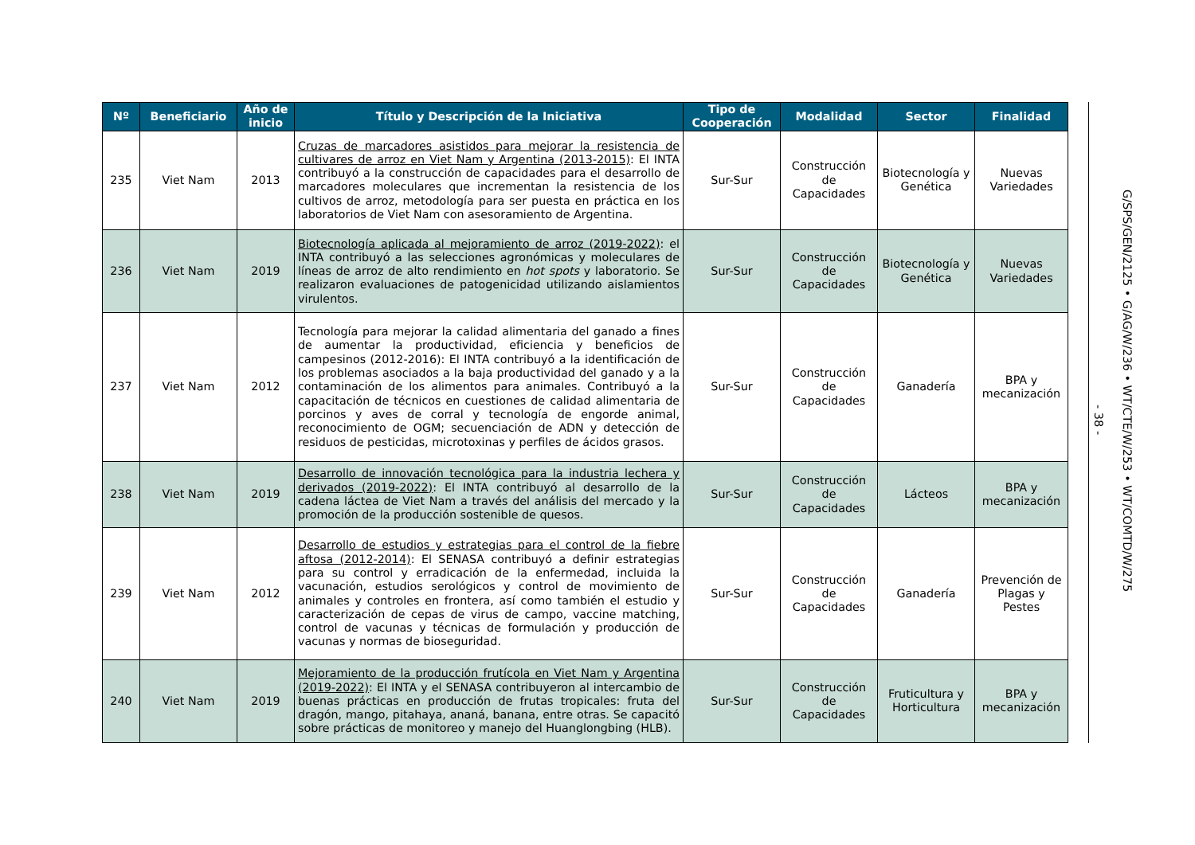| Nº | Beneficiario | Año de inicio | Título y Descripción de la Iniciativa | Tipo de Cooperación | Modalidad | Sector | Finalidad |
| --- | --- | --- | --- | --- | --- | --- | --- |
| 235 | Viet Nam | 2013 | Cruzas de marcadores asistidos para mejorar la resistencia de cultivares de arroz en Viet Nam y Argentina (2013-2015) : El INTA contribuyó a la construcción de capacidades para el desarrollo de marcadores moleculares que incrementan la resistencia de los cultivos de arroz, metodología para ser puesta en práctica en los laboratorios de Viet Nam con asesoramiento de Argentina. | Sur-Sur | Construcción de Capacidades | Biotecnología y Genética | Nuevas Variedades |
| 236 | Viet Nam | 2019 | Biotecnología aplicada al mejoramiento de arroz (2019-2022) : el INTA contribuyó a las selecciones agronómicas y moleculares de líneas de arroz de alto rendimiento en hot spots y laboratorio. Se realizaron evaluaciones de patogenicidad utilizando aislamientos virulentos. | Sur-Sur | Construcción de Capacidades | Biotecnología y Genética | Nuevas Variedades |
| 237 | Viet Nam | 2012 | Tecnología para mejorar la calidad alimentaria del ganado a fines de aumentar la productividad, eficiencia y beneficios de campesinos (2012-2016): El INTA contribuyó a la identificación de los problemas asociados a la baja productividad del ganado y a la contaminación de los alimentos para animales. Contribuyó a la capacitación de técnicos en cuestiones de calidad alimentaria de porcinos y aves de corral y tecnología de engorde animal, reconocimiento de OGM; secuenciación de ADN y detección de residuos de pesticidas, microtoxinas y perfiles de ácidos grasos. | Sur-Sur | Construcción de Capacidades | Ganadería | BPA y mecanización |
| 238 | Viet Nam | 2019 | Desarrollo de innovación tecnológica para la industria lechera y derivados (2019-2022) : El INTA contribuyó al desarrollo de la cadena láctea de Viet Nam a través del análisis del mercado y la promoción de la producción sostenible de quesos. | Sur-Sur | Construcción de Capacidades | Lácteos | BPA y mecanización |
| 239 | Viet Nam | 2012 | Desarrollo de estudios y estrategias para el control de la fiebre aftosa (2012-2014) : El SENASA contribuyó a definir estrategias para su control y erradicación de la enfermedad, incluida la vacunación, estudios serológicos y control de movimiento de animales y controles en frontera, así como también el estudio y caracterización de cepas de virus de campo, vaccine matching, control de vacunas y técnicas de formulación y producción de vacunas y normas de bioseguridad. | Sur-Sur | Construcción de Capacidades | Ganadería | Prevención de Plagas y Pestes |
| 240 | Viet Nam | 2019 | Mejoramiento de la producción frutícola en Viet Nam y Argentina (2019-2022) : El INTA y el SENASA contribuyeron al intercambio de buenas prácticas en producción de frutas tropicales: fruta del dragón, mango, pitahaya, ananá, banana, entre otras. Se capacitó sobre prácticas de monitoreo y manejo del Huanglongbing (HLB). | Sur-Sur | Construcción de Capacidades | Fruticultura y Horticultura | BPA y mecanización |
- 38 -
G/SPS/GEN/2125 • G/AG/W/236 • WT/CTE/W/253 • WT/COMTD/W/275